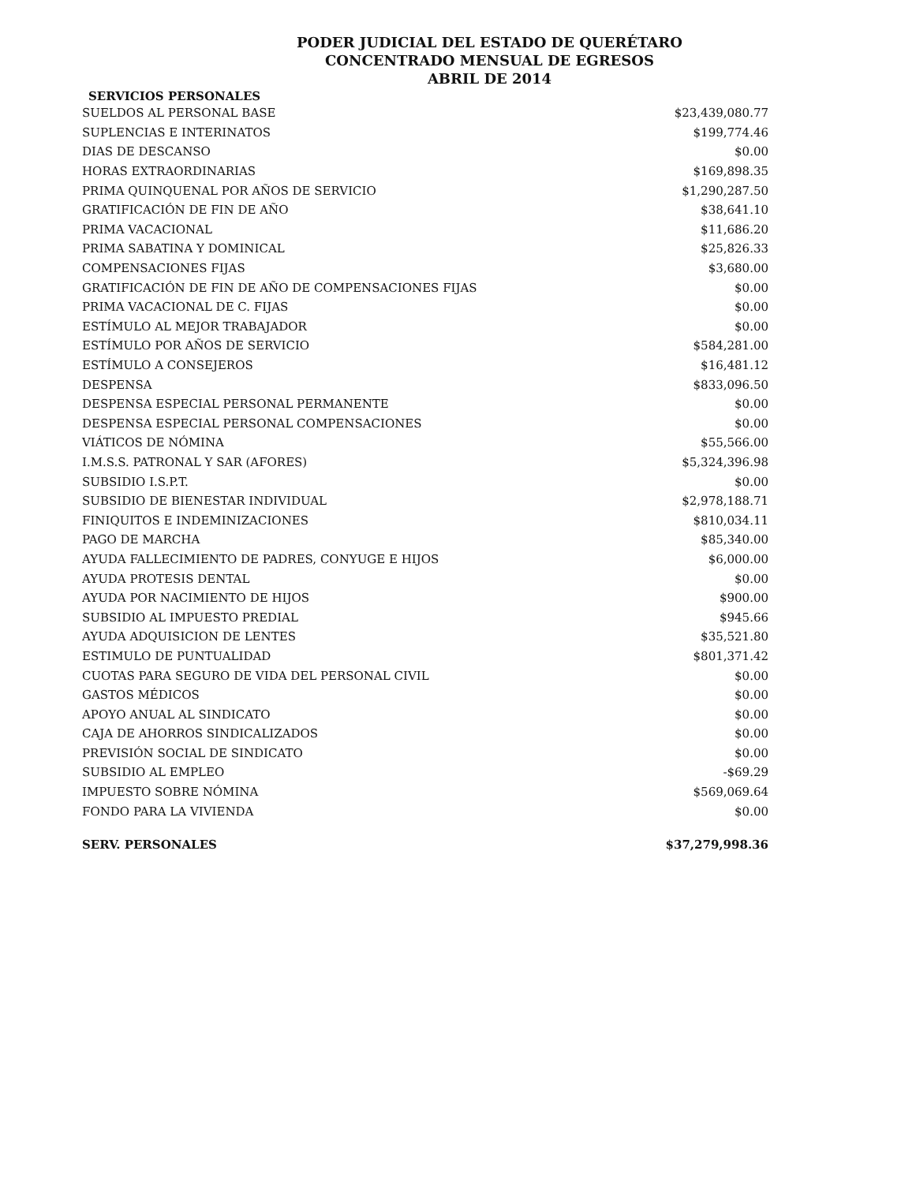PODER JUDICIAL DEL ESTADO DE QUERÉTARO
CONCENTRADO MENSUAL DE EGRESOS
ABRIL DE 2014
SERVICIOS PERSONALES
| SUELDOS AL PERSONAL BASE | $23,439,080.77 |
| SUPLENCIAS E INTERINATOS | $199,774.46 |
| DIAS DE DESCANSO | $0.00 |
| HORAS EXTRAORDINARIAS | $169,898.35 |
| PRIMA QUINQUENAL POR AÑOS DE SERVICIO | $1,290,287.50 |
| GRATIFICACIÓN DE FIN DE AÑO | $38,641.10 |
| PRIMA VACACIONAL | $11,686.20 |
| PRIMA SABATINA Y DOMINICAL | $25,826.33 |
| COMPENSACIONES FIJAS | $3,680.00 |
| GRATIFICACIÓN DE FIN DE AÑO DE COMPENSACIONES FIJAS | $0.00 |
| PRIMA VACACIONAL DE C. FIJAS | $0.00 |
| ESTÍMULO AL MEJOR TRABAJADOR | $0.00 |
| ESTÍMULO POR AÑOS DE SERVICIO | $584,281.00 |
| ESTÍMULO A CONSEJEROS | $16,481.12 |
| DESPENSA | $833,096.50 |
| DESPENSA ESPECIAL PERSONAL PERMANENTE | $0.00 |
| DESPENSA ESPECIAL PERSONAL COMPENSACIONES | $0.00 |
| VIÁTICOS DE NÓMINA | $55,566.00 |
| I.M.S.S. PATRONAL Y SAR (AFORES) | $5,324,396.98 |
| SUBSIDIO I.S.P.T. | $0.00 |
| SUBSIDIO DE BIENESTAR INDIVIDUAL | $2,978,188.71 |
| FINIQUITOS E INDEMINIZACIONES | $810,034.11 |
| PAGO DE MARCHA | $85,340.00 |
| AYUDA FALLECIMIENTO DE PADRES, CONYUGE E HIJOS | $6,000.00 |
| AYUDA PROTESIS DENTAL | $0.00 |
| AYUDA POR NACIMIENTO DE HIJOS | $900.00 |
| SUBSIDIO AL IMPUESTO PREDIAL | $945.66 |
| AYUDA ADQUISICION DE LENTES | $35,521.80 |
| ESTIMULO DE PUNTUALIDAD | $801,371.42 |
| CUOTAS PARA SEGURO DE VIDA DEL PERSONAL CIVIL | $0.00 |
| GASTOS MÉDICOS | $0.00 |
| APOYO ANUAL AL SINDICATO | $0.00 |
| CAJA DE AHORROS SINDICALIZADOS | $0.00 |
| PREVISIÓN SOCIAL DE SINDICATO | $0.00 |
| SUBSIDIO AL EMPLEO | -$69.29 |
| IMPUESTO SOBRE NÓMINA | $569,069.64 |
| FONDO PARA LA VIVIENDA | $0.00 |
| SERV. PERSONALES | $37,279,998.36 |